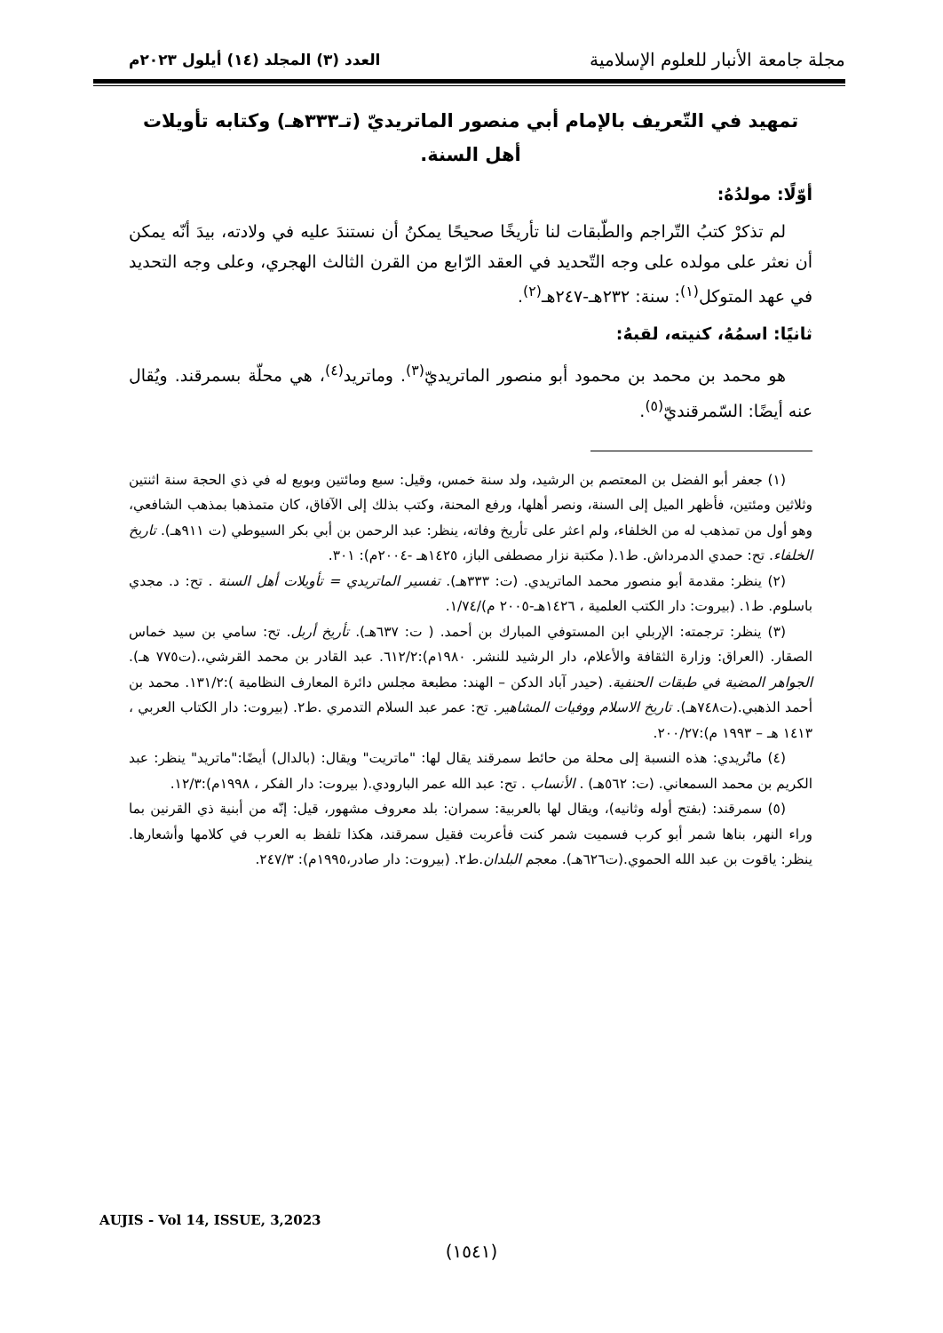مجلة جامعة الأنبار للعلوم الإسلامية
العدد (٣) المجلد (١٤) أيلول ٢٠٢٣م
تمهيد في التّعريف بالإمام أبي منصور الماتريديّ (تـ٣٣٣هـ) وكتابه تأويلات أهل السنة.
أوّلًا: مولدُهُ:
لم تذكرْ كتبُ التّراجم والطّبقات لنا تأريخًا صحيحًا يمكنُ أن نستندَ عليه في ولادته، بيدَ أنّه يمكن أن نعثر على مولده على وجه التّحديد في العقد الرّابع من القرن الثالث الهجري، وعلى وجه التحديد في عهد المتوكل<sup>(١)</sup>: سنة: ٢٣٢هـ-٢٤٧هـ<sup>(٢)</sup>.
ثانيًا: اسمُهُ، كنيته، لقبهُ:
هو محمد بن محمد بن محمود أبو منصور الماتريديّ<sup>(٣)</sup>. وماتريد<sup>(٤)</sup>، هي محلّة بسمرقند. ويُقال عنه أيضًا: السّمرقنديّ<sup>(٥)</sup>.
(١) جعفر أبو الفضل بن المعتصم بن الرشيد، ولد سنة خمس، وقيل: سبع ومائتين وبويع له في ذي الحجة سنة اثنتين وثلاثين ومئتين، فأظهر الميل إلى السنة، ونصر أهلها، ورفع المحنة، وكتب بذلك إلى الآفاق، كان متمذهبا بمذهب الشافعي، وهو أول من تمذهب له من الخلفاء، ولم اعثر على تأريخ وفاته، ينظر: عبد الرحمن بن أبي بكر السيوطي (ت ٩١١هـ). تاريخ الخلفاء. تح: حمدي الدمرداش. ط١.( مكتبة نزار مصطفى الباز، ١٤٢٥هـ -٢٠٠٤م): ٣٠١.
(٢) ينظر: مقدمة أبو منصور محمد الماتريدي. (ت: ٣٣٣هـ). تفسير الماتريدي = تأويلات أهل السنة . تح: د. مجدي باسلوم. ط١. (بيروت: دار الكتب العلمية ، ١٤٢٦هـ-٢٠٠٥ م)/١/٧٤.
(٣) ينظر: ترجمته: الإربلي ابن المستوفي المبارك بن أحمد. ( ت: ٦٣٧هـ). تأريخ أربل. تح: سامي بن سيد خماس الصقار. (العراق: وزارة الثقافة والأعلام، دار الرشيد للنشر. ١٩٨٠م):٦١٢/٢. عبد القادر بن محمد القرشي،.(ت٧٧٥ هـ). الجواهر المضية في طبقات الحنفية. (حيدر آباد الدكن – الهند: مطبعة مجلس دائرة المعارف النظامية ):١٣١/٢. محمد بن أحمد الذهبي.(ت٧٤٨هـ). تاريخ الاسلام ووفيات المشاهير. تح: عمر عبد السلام التدمري .ط٢. (بيروت: دار الكتاب العربي ، ١٤١٣ هـ – ١٩٩٣ م):٢٠٠/٢٧.
(٤) ماتُريدي: هذه النسبة إلى محلة من حائط سمرقند يقال لها: "ماتريت" ويقال: (بالدال) أيضًا:"ماتريد" ينظر: عبد الكريم بن محمد السمعاني. (ت: ٥٦٢هـ) . الأنساب . تح: عبد الله عمر البارودي.( بيروت: دار الفكر ، ١٩٩٨م):١٢/٣.
(٥) سمرقند: (بفتح أوله وثانيه)، ويقال لها بالعربية: سمران: بلد معروف مشهور، قيل: إنّه من أبنية ذي القرنين بما وراء النهر، بناها شمر أبو كرب فسميت شمر كنت فأعربت فقيل سمرقند، هكذا تلفظ به العرب في كلامها وأشعارها. ينظر: ياقوت بن عبد الله الحموي.(ت٦٢٦هـ). معجم البلدان.ط٢. (بيروت: دار صادر،١٩٩٥م): ٢٤٧/٣.
AUJIS - Vol 14, ISSUE, 3,2023
(١٥٤١)